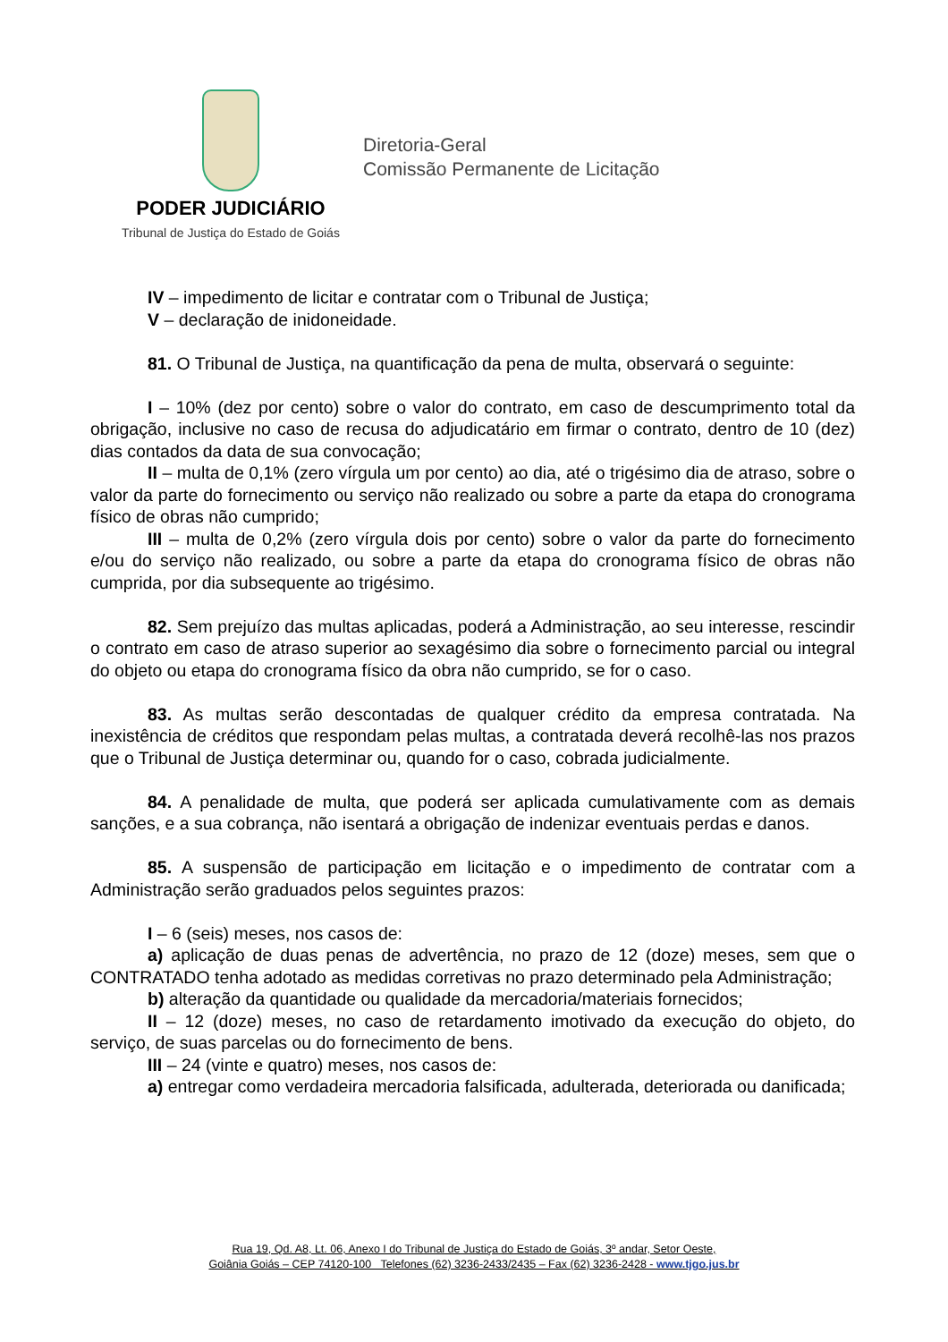PODER JUDICIÁRIO
Tribunal de Justiça do Estado de Goiás
Diretoria-Geral
Comissão Permanente de Licitação
IV – impedimento de licitar e contratar com o Tribunal de Justiça;
V – declaração de inidoneidade.
81. O Tribunal de Justiça, na quantificação da pena de multa, observará o seguinte:
I – 10% (dez por cento) sobre o valor do contrato, em caso de descumprimento total da obrigação, inclusive no caso de recusa do adjudicatário em firmar o contrato, dentro de 10 (dez) dias contados da data de sua convocação;
II – multa de 0,1% (zero vírgula um por cento) ao dia, até o trigésimo dia de atraso, sobre o valor da parte do fornecimento ou serviço não realizado ou sobre a parte da etapa do cronograma físico de obras não cumprido;
III – multa de 0,2% (zero vírgula dois por cento) sobre o valor da parte do fornecimento e/ou do serviço não realizado, ou sobre a parte da etapa do cronograma físico de obras não cumprida, por dia subsequente ao trigésimo.
82. Sem prejuízo das multas aplicadas, poderá a Administração, ao seu interesse, rescindir o contrato em caso de atraso superior ao sexagésimo dia sobre o fornecimento parcial ou integral do objeto ou etapa do cronograma físico da obra não cumprido, se for o caso.
83. As multas serão descontadas de qualquer crédito da empresa contratada. Na inexistência de créditos que respondam pelas multas, a contratada deverá recolhê-las nos prazos que o Tribunal de Justiça determinar ou, quando for o caso, cobrada judicialmente.
84. A penalidade de multa, que poderá ser aplicada cumulativamente com as demais sanções, e a sua cobrança, não isentará a obrigação de indenizar eventuais perdas e danos.
85. A suspensão de participação em licitação e o impedimento de contratar com a Administração serão graduados pelos seguintes prazos:
I – 6 (seis) meses, nos casos de:
a) aplicação de duas penas de advertência, no prazo de 12 (doze) meses, sem que o CONTRATADO tenha adotado as medidas corretivas no prazo determinado pela Administração;
b) alteração da quantidade ou qualidade da mercadoria/materiais fornecidos;
II – 12 (doze) meses, no caso de retardamento imotivado da execução do objeto, do serviço, de suas parcelas ou do fornecimento de bens.
III – 24 (vinte e quatro) meses, nos casos de:
a) entregar como verdadeira mercadoria falsificada, adulterada, deteriorada ou danificada;
Rua 19, Qd. A8, Lt. 06, Anexo I do Tribunal de Justiça do Estado de Goiás, 3º andar, Setor Oeste,
Goiânia Goiás – CEP 74120-100 Telefones (62) 3236-2433/2435 – Fax (62) 3236-2428 - www.tjgo.jus.br